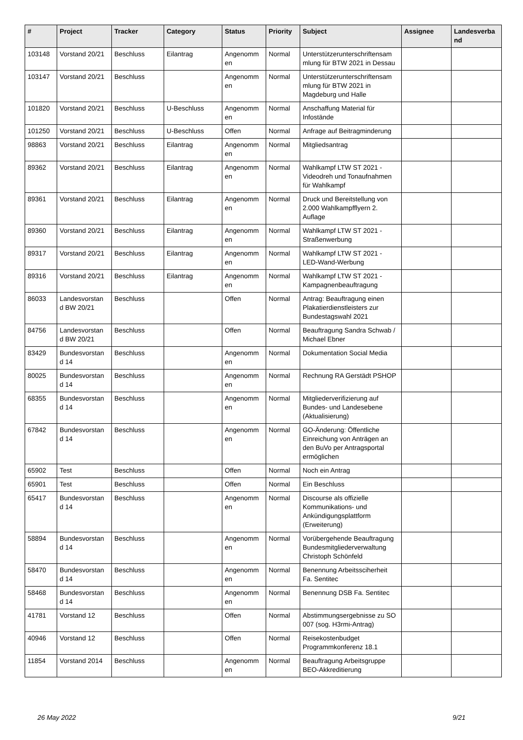| # | Project | Tracker | Category | Status | Priority | Subject | Assignee | Landesverba nd |
| --- | --- | --- | --- | --- | --- | --- | --- | --- |
| 103148 | Vorstand 20/21 | Beschluss | Eilantrag | Angenomm en | Normal | Unterstützerunterschriftensam mlung für BTW 2021 in Dessau | | |
| 103147 | Vorstand 20/21 | Beschluss | | Angenomm en | Normal | Unterstützerunterschriftensam mlung für BTW 2021 in Magdeburg und Halle | | |
| 101820 | Vorstand 20/21 | Beschluss | U-Beschluss | Angenomm en | Normal | Anschaffung Material für Infostände | | |
| 101250 | Vorstand 20/21 | Beschluss | U-Beschluss | Offen | Normal | Anfrage auf Beitragminderung | | |
| 98863 | Vorstand 20/21 | Beschluss | Eilantrag | Angenomm en | Normal | Mitgliedsantrag | | |
| 89362 | Vorstand 20/21 | Beschluss | Eilantrag | Angenomm en | Normal | Wahlkampf LTW ST 2021 - Videodreh und Tonaufnahmen für Wahlkampf | | |
| 89361 | Vorstand 20/21 | Beschluss | Eilantrag | Angenomm en | Normal | Druck und Bereitstellung von 2.000 Wahlkampfflyern 2. Auflage | | |
| 89360 | Vorstand 20/21 | Beschluss | Eilantrag | Angenomm en | Normal | Wahlkampf LTW ST 2021 - Straßenwerbung | | |
| 89317 | Vorstand 20/21 | Beschluss | Eilantrag | Angenomm en | Normal | Wahlkampf LTW ST 2021 - LED-Wand-Werbung | | |
| 89316 | Vorstand 20/21 | Beschluss | Eilantrag | Angenomm en | Normal | Wahlkampf LTW ST 2021 - Kampagnenbeauftragung | | |
| 86033 | Landesvorstan d BW 20/21 | Beschluss | | Offen | Normal | Antrag: Beauftragung einen Plakatierdienstleisters zur Bundestagswahl 2021 | | |
| 84756 | Landesvorstan d BW 20/21 | Beschluss | | Offen | Normal | Beauftragung Sandra Schwab / Michael Ebner | | |
| 83429 | Bundesvorstan d 14 | Beschluss | | Angenomm en | Normal | Dokumentation Social Media | | |
| 80025 | Bundesvorstan d 14 | Beschluss | | Angenomm en | Normal | Rechnung RA Gerstädt PSHOP | | |
| 68355 | Bundesvorstan d 14 | Beschluss | | Angenomm en | Normal | Mitgliederverifizierung auf Bundes- und Landesebene (Aktualisierung) | | |
| 67842 | Bundesvorstan d 14 | Beschluss | | Angenomm en | Normal | GO-Änderung: Öffentliche Einreichung von Anträgen an den BuVo per Antragsportal ermöglichen | | |
| 65902 | Test | Beschluss | | Offen | Normal | Noch ein Antrag | | |
| 65901 | Test | Beschluss | | Offen | Normal | Ein Beschluss | | |
| 65417 | Bundesvorstan d 14 | Beschluss | | Angenomm en | Normal | Discourse als offizielle Kommunikations- und Ankündigungsplattform (Erweiterung) | | |
| 58894 | Bundesvorstan d 14 | Beschluss | | Angenomm en | Normal | Vorübergehende Beauftragung Bundesmitgliederverwaltung Christoph Schönfeld | | |
| 58470 | Bundesvorstan d 14 | Beschluss | | Angenomm en | Normal | Benennung Arbeitssciherheit Fa. Sentitec | | |
| 58468 | Bundesvorstan d 14 | Beschluss | | Angenomm en | Normal | Benennung DSB Fa. Sentitec | | |
| 41781 | Vorstand 12 | Beschluss | | Offen | Normal | Abstimmungsergebnisse zu SO 007 (sog. H3rmi-Antrag) | | |
| 40946 | Vorstand 12 | Beschluss | | Offen | Normal | Reisekostenbudget Programmkonferenz 18.1 | | |
| 11854 | Vorstand 2014 | Beschluss | | Angenomm en | Normal | Beauftragung Arbeitsgruppe BEO-Akkreditierung | | |
26 May 2022 9/21